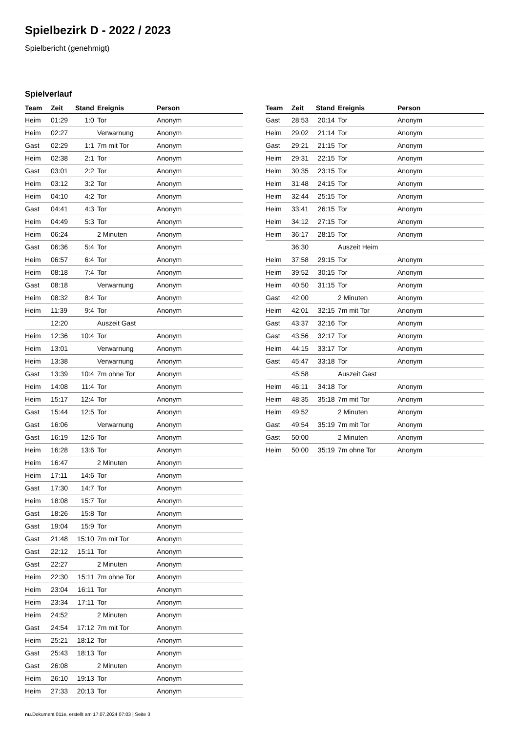Spielbezirk D - 2022 / 2023
Spielbericht (genehmigt)
Spielverlauf
| Team | Zeit | Stand | Ereignis | Person |
| --- | --- | --- | --- | --- |
| Heim | 01:29 | 1:0 | Tor | Anonym |
| Heim | 02:27 | | Verwarnung | Anonym |
| Gast | 02:29 | 1:1 | 7m mit Tor | Anonym |
| Heim | 02:38 | 2:1 | Tor | Anonym |
| Gast | 03:01 | 2:2 | Tor | Anonym |
| Heim | 03:12 | 3:2 | Tor | Anonym |
| Heim | 04:10 | 4:2 | Tor | Anonym |
| Gast | 04:41 | 4:3 | Tor | Anonym |
| Heim | 04:49 | 5:3 | Tor | Anonym |
| Heim | 06:24 | | 2 Minuten | Anonym |
| Gast | 06:36 | 5:4 | Tor | Anonym |
| Heim | 06:57 | 6:4 | Tor | Anonym |
| Heim | 08:18 | 7:4 | Tor | Anonym |
| Gast | 08:18 | | Verwarnung | Anonym |
| Heim | 08:32 | 8:4 | Tor | Anonym |
| Heim | 11:39 | 9:4 | Tor | Anonym |
| | 12:20 | | Auszeit Gast | |
| Heim | 12:36 | 10:4 | Tor | Anonym |
| Heim | 13:01 | | Verwarnung | Anonym |
| Heim | 13:38 | | Verwarnung | Anonym |
| Gast | 13:39 | 10:4 | 7m ohne Tor | Anonym |
| Heim | 14:08 | 11:4 | Tor | Anonym |
| Heim | 15:17 | 12:4 | Tor | Anonym |
| Gast | 15:44 | 12:5 | Tor | Anonym |
| Gast | 16:06 | | Verwarnung | Anonym |
| Gast | 16:19 | 12:6 | Tor | Anonym |
| Heim | 16:28 | 13:6 | Tor | Anonym |
| Heim | 16:47 | | 2 Minuten | Anonym |
| Heim | 17:11 | 14:6 | Tor | Anonym |
| Gast | 17:30 | 14:7 | Tor | Anonym |
| Heim | 18:08 | 15:7 | Tor | Anonym |
| Gast | 18:26 | 15:8 | Tor | Anonym |
| Gast | 19:04 | 15:9 | Tor | Anonym |
| Gast | 21:48 | 15:10 | 7m mit Tor | Anonym |
| Gast | 22:12 | 15:11 | Tor | Anonym |
| Gast | 22:27 | | 2 Minuten | Anonym |
| Heim | 22:30 | 15:11 | 7m ohne Tor | Anonym |
| Heim | 23:04 | 16:11 | Tor | Anonym |
| Heim | 23:34 | 17:11 | Tor | Anonym |
| Heim | 24:52 | | 2 Minuten | Anonym |
| Gast | 24:54 | 17:12 | 7m mit Tor | Anonym |
| Heim | 25:21 | 18:12 | Tor | Anonym |
| Gast | 25:43 | 18:13 | Tor | Anonym |
| Gast | 26:08 | | 2 Minuten | Anonym |
| Heim | 26:10 | 19:13 | Tor | Anonym |
| Heim | 27:33 | 20:13 | Tor | Anonym |
| Team | Zeit | Stand | Ereignis | Person |
| --- | --- | --- | --- | --- |
| Gast | 28:53 | 20:14 | Tor | Anonym |
| Heim | 29:02 | 21:14 | Tor | Anonym |
| Gast | 29:21 | 21:15 | Tor | Anonym |
| Heim | 29:31 | 22:15 | Tor | Anonym |
| Heim | 30:35 | 23:15 | Tor | Anonym |
| Heim | 31:48 | 24:15 | Tor | Anonym |
| Heim | 32:44 | 25:15 | Tor | Anonym |
| Heim | 33:41 | 26:15 | Tor | Anonym |
| Heim | 34:12 | 27:15 | Tor | Anonym |
| Heim | 36:17 | 28:15 | Tor | Anonym |
| | 36:30 | | Auszeit Heim | |
| Heim | 37:58 | 29:15 | Tor | Anonym |
| Heim | 39:52 | 30:15 | Tor | Anonym |
| Heim | 40:50 | 31:15 | Tor | Anonym |
| Gast | 42:00 | | 2 Minuten | Anonym |
| Heim | 42:01 | 32:15 | 7m mit Tor | Anonym |
| Gast | 43:37 | 32:16 | Tor | Anonym |
| Gast | 43:56 | 32:17 | Tor | Anonym |
| Heim | 44:15 | 33:17 | Tor | Anonym |
| Gast | 45:47 | 33:18 | Tor | Anonym |
| | 45:58 | | Auszeit Gast | |
| Heim | 46:11 | 34:18 | Tor | Anonym |
| Heim | 48:35 | 35:18 | 7m mit Tor | Anonym |
| Heim | 49:52 | | 2 Minuten | Anonym |
| Gast | 49:54 | 35:19 | 7m mit Tor | Anonym |
| Gast | 50:00 | | 2 Minuten | Anonym |
| Heim | 50:00 | 35:19 | 7m ohne Tor | Anonym |
nu.Dokument 011e, erstellt am 17.07.2024 07:03 | Seite 3